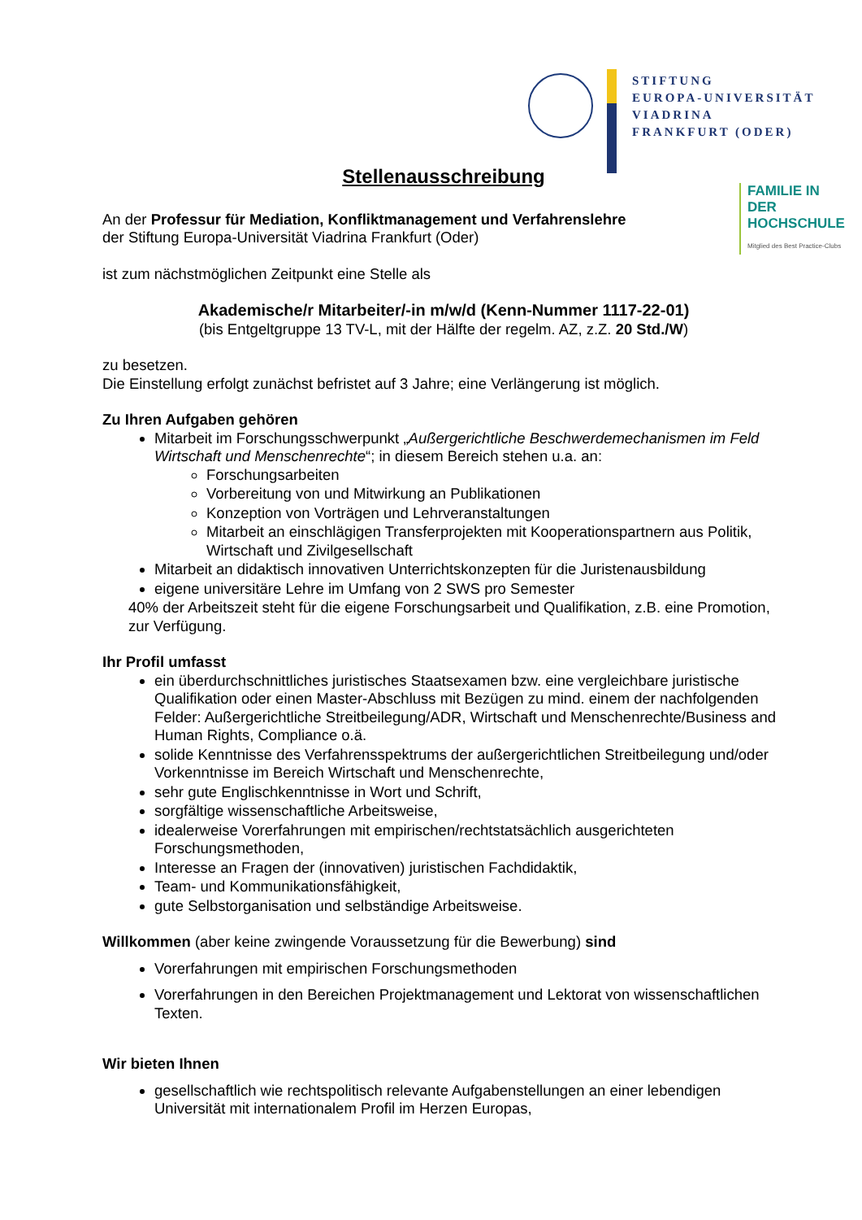STIFTUNG
EUROPA-UNIVERSITÄT
VIADRINA
FRANKFURT (ODER)
FAMILIE IN DER
HOCHSCHULE
Mitglied des Best Practice-Clubs
Stellenausschreibung
An der Professur für Mediation, Konfliktmanagement und Verfahrenslehre
der Stiftung Europa-Universität Viadrina Frankfurt (Oder)
ist zum nächstmöglichen Zeitpunkt eine Stelle als
Akademische/r Mitarbeiter/-in m/w/d (Kenn-Nummer 1117-22-01)
(bis Entgeltgruppe 13 TV-L, mit der Hälfte der regelm. AZ, z.Z. 20 Std./W)
zu besetzen.
Die Einstellung erfolgt zunächst befristet auf 3 Jahre; eine Verlängerung ist möglich.
Zu Ihren Aufgaben gehören
Mitarbeit im Forschungsschwerpunkt „Außergerichtliche Beschwerdemechanismen im Feld Wirtschaft und Menschenrechte“; in diesem Bereich stehen u.a. an:
Forschungsarbeiten
Vorbereitung von und Mitwirkung an Publikationen
Konzeption von Vorträgen und Lehrveranstaltungen
Mitarbeit an einschlägigen Transferprojekten mit Kooperationspartnern aus Politik, Wirtschaft und Zivilgesellschaft
Mitarbeit an didaktisch innovativen Unterrichtskonzepten für die Juristenausbildung
eigene universitäre Lehre im Umfang von 2 SWS pro Semester
40% der Arbeitszeit steht für die eigene Forschungsarbeit und Qualifikation, z.B. eine Promotion, zur Verfügung.
Ihr Profil umfasst
ein überdurchschnittliches juristisches Staatsexamen bzw. eine vergleichbare juristische Qualifikation oder einen Master-Abschluss mit Bezügen zu mind. einem der nachfolgenden Felder: Außergerichtliche Streitbeilegung/ADR, Wirtschaft und Menschenrechte/Business and Human Rights, Compliance o.ä.
solide Kenntnisse des Verfahrensspektrums der außergerichtlichen Streitbeilegung und/oder Vorkenntnisse im Bereich Wirtschaft und Menschenrechte,
sehr gute Englischkenntnisse in Wort und Schrift,
sorgfältige wissenschaftliche Arbeitsweise,
idealerweise Vorerfahrungen mit empirischen/rechtstatsächlich ausgerichteten Forschungsmethoden,
Interesse an Fragen der (innovativen) juristischen Fachdidaktik,
Team- und Kommunikationsfähigkeit,
gute Selbstorganisation und selbständige Arbeitsweise.
Willkommen (aber keine zwingende Voraussetzung für die Bewerbung) sind
Vorerfahrungen mit empirischen Forschungsmethoden
Vorerfahrungen in den Bereichen Projektmanagement und Lektorat von wissenschaftlichen Texten.
Wir bieten Ihnen
gesellschaftlich wie rechtspolitisch relevante Aufgabenstellungen an einer lebendigen Universität mit internationalem Profil im Herzen Europas,